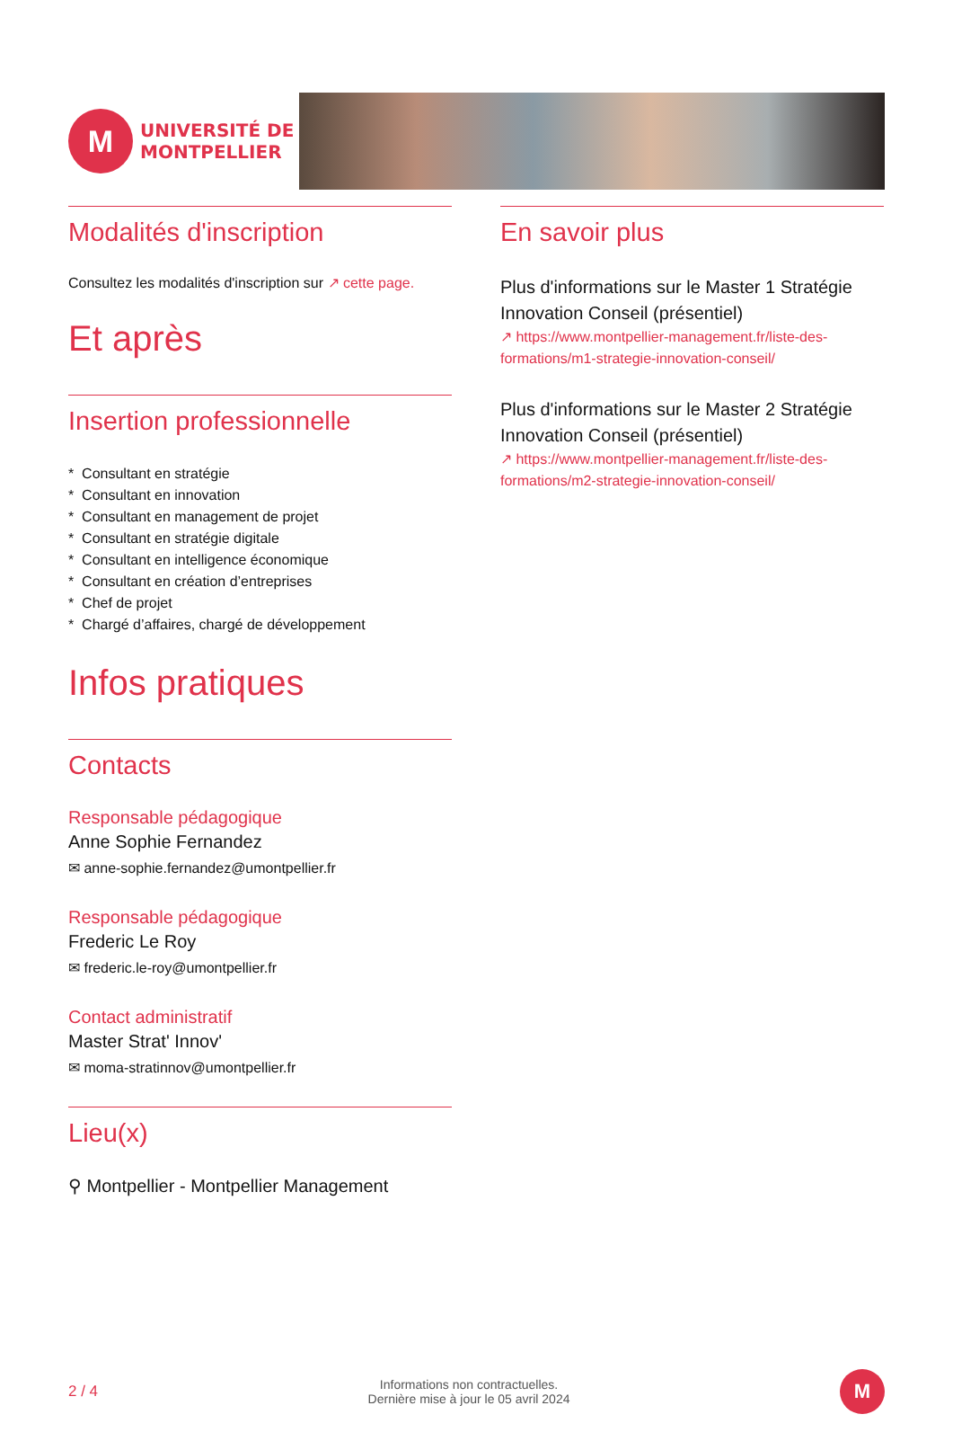M
UNIVERSITÉ DE
MONTPELLIER
Modalités d'inscription
Consultez les modalités d'inscription sur ↗ cette page.
Et après
Insertion professionnelle
* Consultant en stratégie
* Consultant en innovation
* Consultant en management de projet
* Consultant en stratégie digitale
* Consultant en intelligence économique
* Consultant en création d’entreprises
* Chef de projet
* Chargé d’affaires, chargé de développement
Infos pratiques
Contacts
Responsable pédagogique
Anne Sophie Fernandez
✉ anne-sophie.fernandez@umontpellier.fr
Responsable pédagogique
Frederic Le Roy
✉ frederic.le-roy@umontpellier.fr
Contact administratif
Master Strat' Innov'
✉ moma-stratinnov@umontpellier.fr
Lieu(x)
⚲ Montpellier - Montpellier Management
En savoir plus
Plus d'informations sur le Master 1 Stratégie Innovation Conseil (présentiel)
↗ https://www.montpellier-management.fr/liste-des-formations/m1-strategie-innovation-conseil/
Plus d'informations sur le Master 2 Stratégie Innovation Conseil (présentiel)
↗ https://www.montpellier-management.fr/liste-des-formations/m2-strategie-innovation-conseil/
2 / 4
Informations non contractuelles.
Dernière mise à jour le 05 avril 2024
M